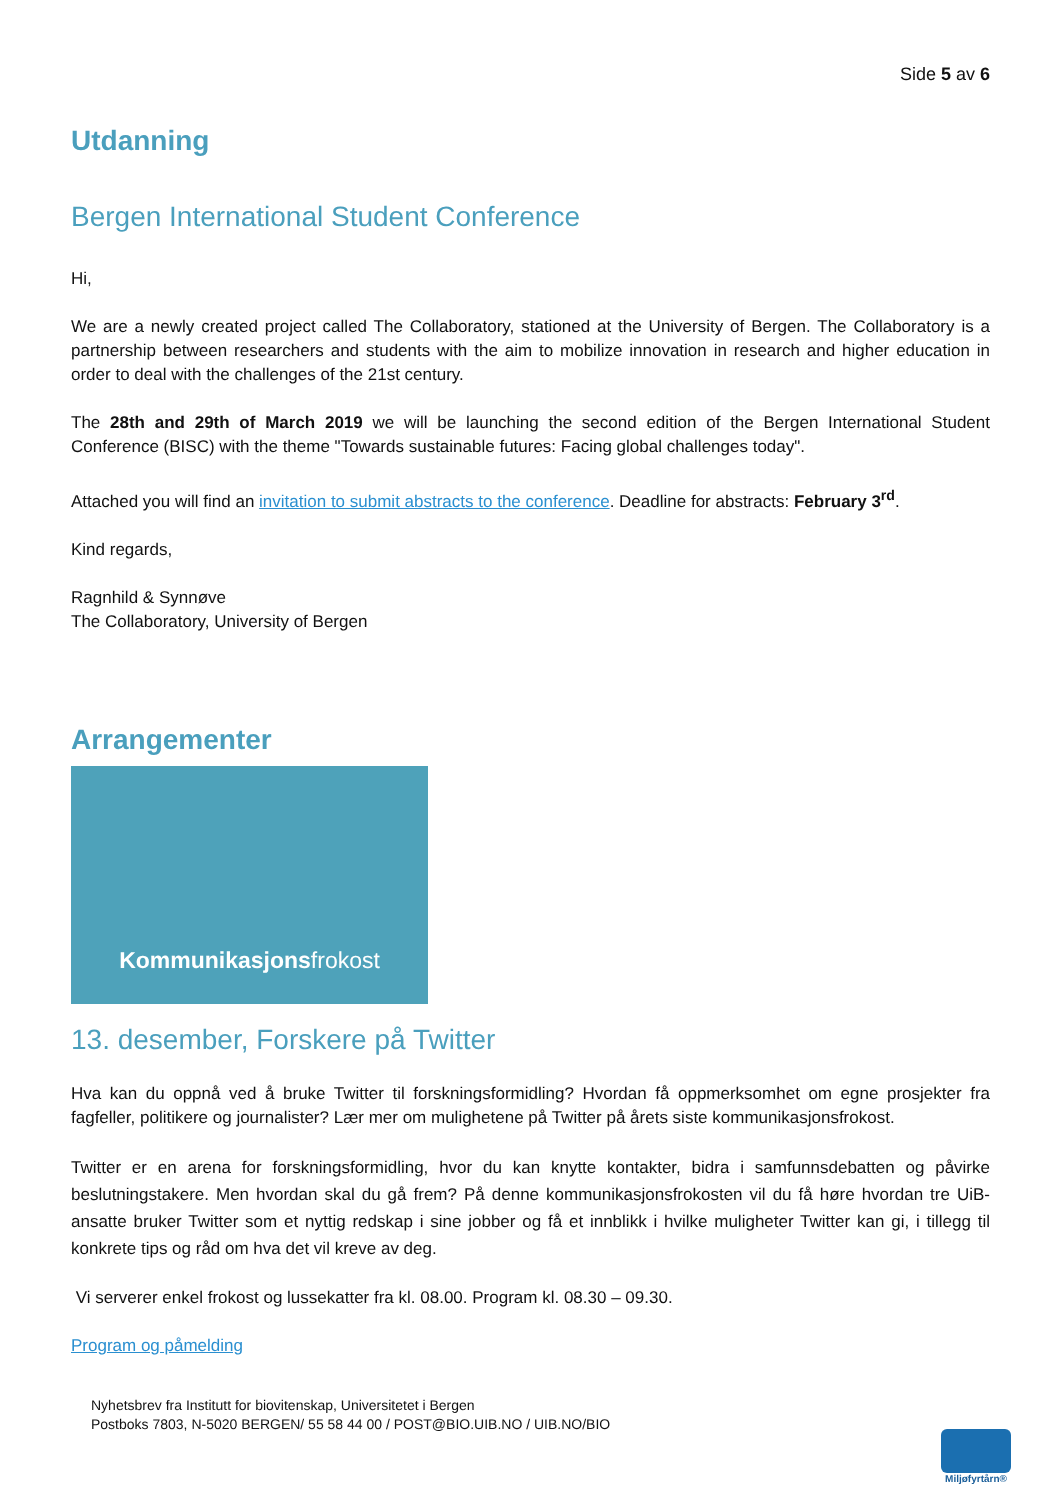Side 5 av 6
Utdanning
Bergen International Student Conference
Hi,
We are a newly created project called The Collaboratory, stationed at the University of Bergen. The Collaboratory is a partnership between researchers and students with the aim to mobilize innovation in research and higher education in order to deal with the challenges of the 21st century.
The 28th and 29th of March 2019 we will be launching the second edition of the Bergen International Student Conference (BISC) with the theme "Towards sustainable futures: Facing global challenges today".
Attached you will find an invitation to submit abstracts to the conference. Deadline for abstracts: February 3<sup>rd</sup>.
Kind regards,
Ragnhild & Synnøve
The Collaboratory, University of Bergen
Arrangementer
Kommunikasjonsfrokost
13. desember, Forskere på Twitter
Hva kan du oppnå ved å bruke Twitter til forskningsformidling? Hvordan få oppmerksomhet om egne prosjekter fra fagfeller, politikere og journalister? Lær mer om mulighetene på Twitter på årets siste kommunikasjonsfrokost.
Twitter er en arena for forskningsformidling, hvor du kan knytte kontakter, bidra i samfunnsdebatten og påvirke beslutningstakere. Men hvordan skal du gå frem? På denne kommunikasjonsfrokosten vil du få høre hvordan tre UiB-ansatte bruker Twitter som et nyttig redskap i sine jobber og få et innblikk i hvilke muligheter Twitter kan gi, i tillegg til konkrete tips og råd om hva det vil kreve av deg.
Vi serverer enkel frokost og lussekatter fra kl. 08.00. Program kl. 08.30 – 09.30.
Program og påmelding
Nyhetsbrev fra Institutt for biovitenskap, Universitetet i Bergen
Postboks 7803, N-5020 BERGEN/ 55 58 44 00 / POST@BIO.UIB.NO / UIB.NO/BIO
Miljøfyrtårn®